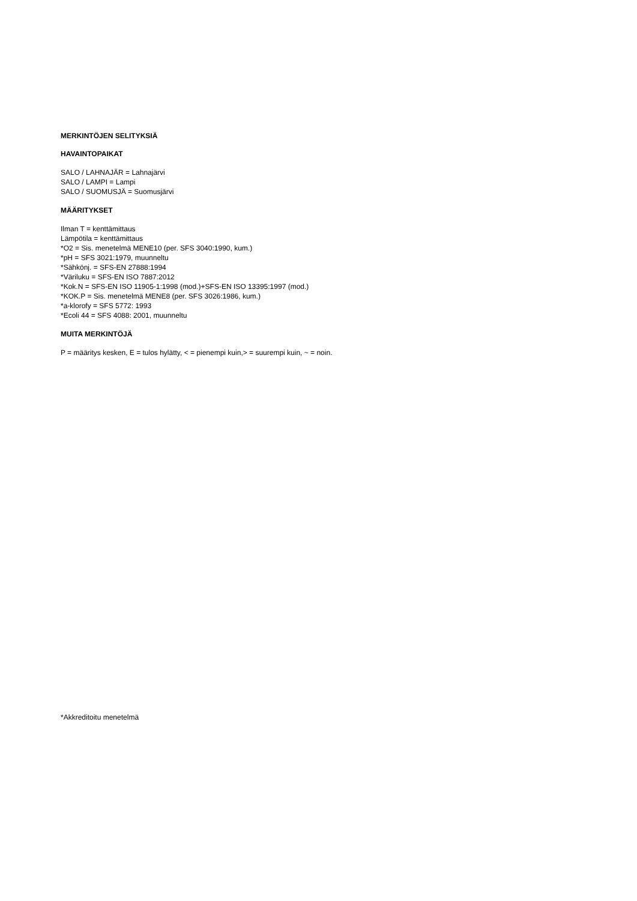MERKINTÖJEN SELITYKSIÄ
HAVAINTOPAIKAT
SALO / LAHNAJÄR = Lahnajärvi
SALO / LAMPI = Lampi
SALO / SUOMUSJÄ = Suomusjärvi
MÄÄRITYKSET
Ilman T = kenttämittaus
Lämpötila = kenttämittaus
*O2 = Sis. menetelmä MENE10 (per. SFS 3040:1990, kum.)
*pH = SFS 3021:1979, muunneltu
*Sähkönj. = SFS-EN 27888:1994
*Väriluku = SFS-EN ISO 7887:2012
*Kok.N = SFS-EN ISO 11905-1:1998 (mod.)+SFS-EN ISO 13395:1997 (mod.)
*KOK.P = Sis. menetelmä MENE8 (per. SFS 3026:1986, kum.)
*a-klorofy = SFS 5772: 1993
*Ecoli 44 = SFS 4088: 2001, muunneltu
MUITA MERKINTÖJÄ
P = määritys kesken, E = tulos hylätty, < = pienempi kuin,> = suurempi kuin, ~ = noin.
*Akkreditoitu menetelmä